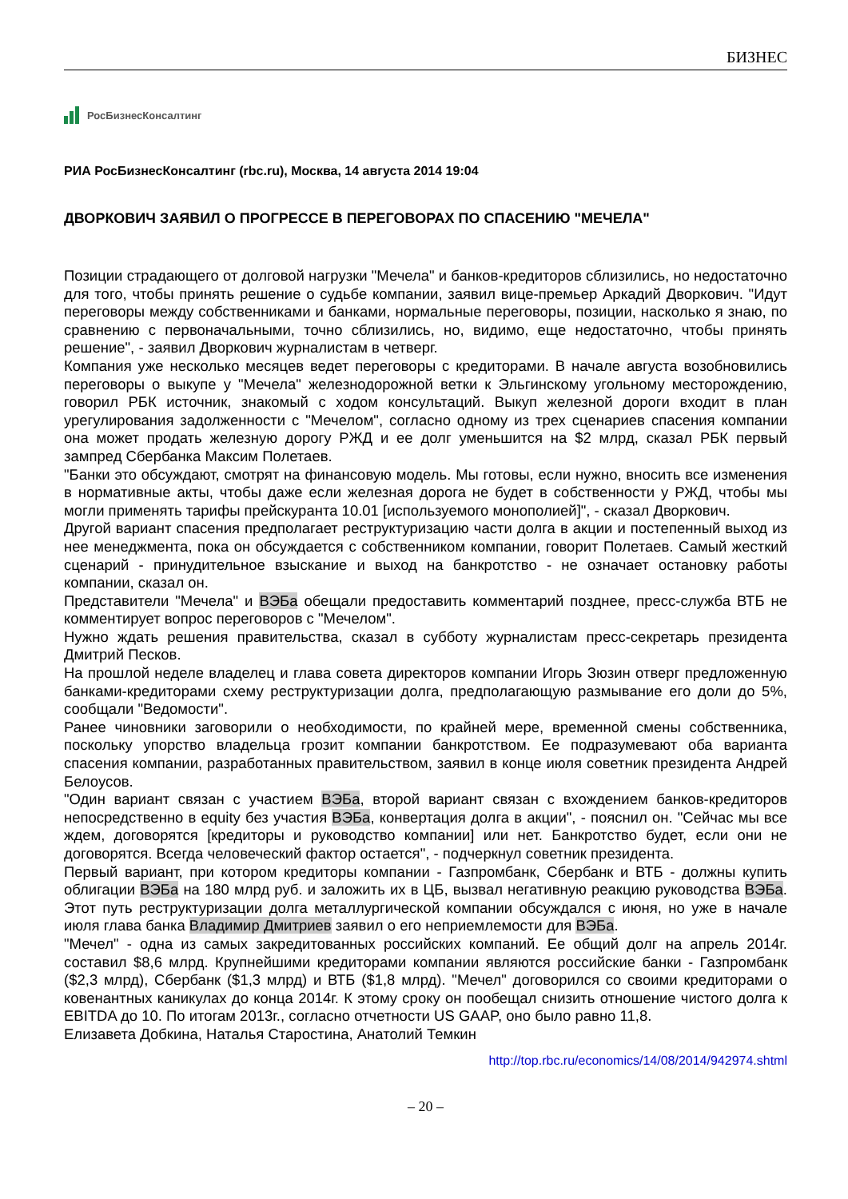БИЗНЕС
РосБизнесКонсалтинг
РИА РосБизнесКонсалтинг (rbc.ru), Москва, 14 августа 2014 19:04
ДВОРКОВИЧ ЗАЯВИЛ О ПРОГРЕССЕ В ПЕРЕГОВОРАХ ПО СПАСЕНИЮ "МЕЧЕЛА"
Позиции страдающего от долговой нагрузки "Мечела" и банков-кредиторов сблизились, но недостаточно для того, чтобы принять решение о судьбе компании, заявил вице-премьер Аркадий Дворкович. "Идут переговоры между собственниками и банками, нормальные переговоры, позиции, насколько я знаю, по сравнению с первоначальными, точно сблизились, но, видимо, еще недостаточно, чтобы принять решение", - заявил Дворкович журналистам в четверг.
Компания уже несколько месяцев ведет переговоры с кредиторами. В начале августа возобновились переговоры о выкупе у "Мечела" железнодорожной ветки к Эльгинскому угольному месторождению, говорил РБК источник, знакомый с ходом консультаций. Выкуп железной дороги входит в план урегулирования задолженности с "Мечелом", согласно одному из трех сценариев спасения компании она может продать железную дорогу РЖД и ее долг уменьшится на $2 млрд, сказал РБК первый зампред Сбербанка Максим Полетаев.
"Банки это обсуждают, смотрят на финансовую модель. Мы готовы, если нужно, вносить все изменения в нормативные акты, чтобы даже если железная дорога не будет в собственности у РЖД, чтобы мы могли применять тарифы прейскуранта 10.01 [используемого монополией]", - сказал Дворкович.
Другой вариант спасения предполагает реструктуризацию части долга в акции и постепенный выход из нее менеджмента, пока он обсуждается с собственником компании, говорит Полетаев. Самый жесткий сценарий - принудительное взыскание и выход на банкротство - не означает остановку работы компании, сказал он.
Представители "Мечела" и ВЭБа обещали предоставить комментарий позднее, пресс-служба ВТБ не комментирует вопрос переговоров с "Мечелом".
Нужно ждать решения правительства, сказал в субботу журналистам пресс-секретарь президента Дмитрий Песков.
На прошлой неделе владелец и глава совета директоров компании Игорь Зюзин отверг предложенную банками-кредиторами схему реструктуризации долга, предполагающую размывание его доли до 5%, сообщали "Ведомости".
Ранее чиновники заговорили о необходимости, по крайней мере, временной смены собственника, поскольку упорство владельца грозит компании банкротством. Ее подразумевают оба варианта спасения компании, разработанных правительством, заявил в конце июля советник президента Андрей Белоусов.
"Один вариант связан с участием ВЭБа, второй вариант связан с вхождением банков-кредиторов непосредственно в equity без участия ВЭБа, конвертация долга в акции", - пояснил он. "Сейчас мы все ждем, договорятся [кредиторы и руководство компании] или нет. Банкротство будет, если они не договорятся. Всегда человеческий фактор остается", - подчеркнул советник президента.
Первый вариант, при котором кредиторы компании - Газпромбанк, Сбербанк и ВТБ - должны купить облигации ВЭБа на 180 млрд руб. и заложить их в ЦБ, вызвал негативную реакцию руководства ВЭБа. Этот путь реструктуризации долга металлургической компании обсуждался с июня, но уже в начале июля глава банка Владимир Дмитриев заявил о его неприемлемости для ВЭБа.
"Мечел" - одна из самых закредитованных российских компаний. Ее общий долг на апрель 2014г. составил $8,6 млрд. Крупнейшими кредиторами компании являются российские банки - Газпромбанк ($2,3 млрд), Сбербанк ($1,3 млрд) и ВТБ ($1,8 млрд). "Мечел" договорился со своими кредиторами о ковенантных каникулах до конца 2014г. К этому сроку он пообещал снизить отношение чистого долга к EBITDA до 10. По итогам 2013г., согласно отчетности US GAAP, оно было равно 11,8.
Елизавета Добкина, Наталья Старостина, Анатолий Темкин
http://top.rbc.ru/economics/14/08/2014/942974.shtml
– 20 –